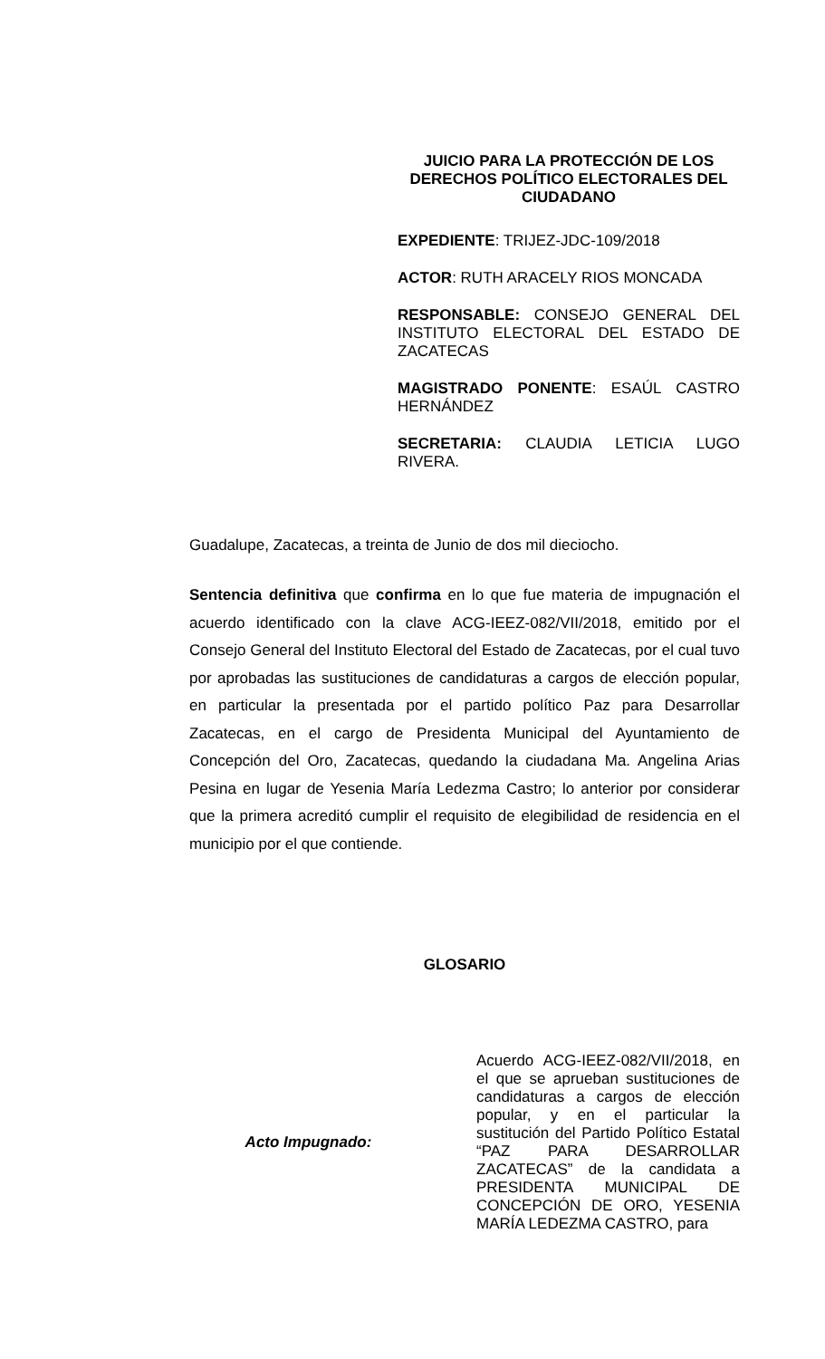JUICIO PARA LA PROTECCIÓN DE LOS DERECHOS POLÍTICO ELECTORALES DEL CIUDADANO
EXPEDIENTE: TRIJEZ-JDC-109/2018
ACTOR: RUTH ARACELY RIOS MONCADA
RESPONSABLE: CONSEJO GENERAL DEL INSTITUTO ELECTORAL DEL ESTADO DE ZACATECAS
MAGISTRADO PONENTE: ESAÚL CASTRO HERNÁNDEZ
SECRETARIA: CLAUDIA LETICIA LUGO RIVERA.
Guadalupe, Zacatecas, a treinta de Junio de dos mil dieciocho.
Sentencia definitiva que confirma en lo que fue materia de impugnación el acuerdo identificado con la clave ACG-IEEZ-082/VII/2018, emitido por el Consejo General del Instituto Electoral del Estado de Zacatecas, por el cual tuvo por aprobadas las sustituciones de candidaturas a cargos de elección popular, en particular la presentada por el partido político Paz para Desarrollar Zacatecas, en el cargo de Presidenta Municipal del Ayuntamiento de Concepción del Oro, Zacatecas, quedando la ciudadana Ma. Angelina Arias Pesina en lugar de Yesenia María Ledezma Castro; lo anterior por considerar que la primera acreditó cumplir el requisito de elegibilidad de residencia en el municipio por el que contiende.
GLOSARIO
| Acto Impugnado: | Acuerdo ACG-IEEZ-082/VII/2018, en el que se aprueban sustituciones de candidaturas a cargos de elección popular, y en el particular la sustitución del Partido Político Estatal “PAZ PARA DESARROLLAR ZACATECAS” de la candidata a PRESIDENTA MUNICIPAL DE CONCEPCIÓN DE ORO, YESENIA MARÍA LEDEZMA CASTRO, para |